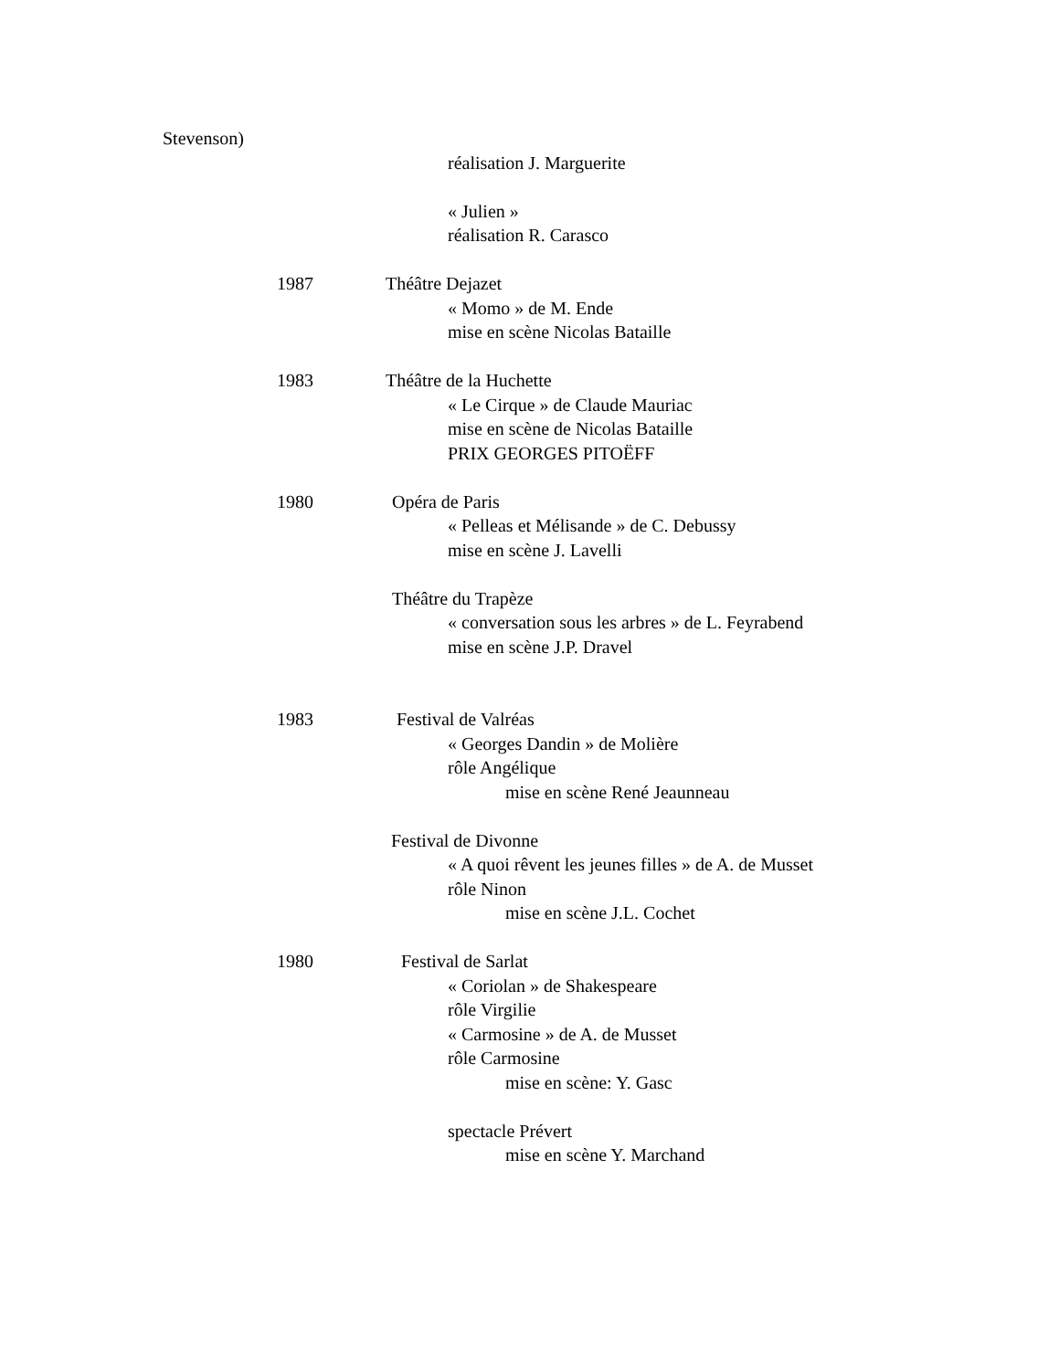Stevenson)
réalisation J. Marguerite
« Julien »
réalisation R. Carasco
1987 Théâtre Dejazet
« Momo » de M. Ende
mise en scène Nicolas Bataille
1983 Théâtre de la Huchette
« Le Cirque » de Claude Mauriac
mise en scène de Nicolas Bataille
PRIX GEORGES PITOËFF
1980 Opéra de Paris
« Pelleas et Mélisande » de C. Debussy
mise en scène J. Lavelli
Théâtre du Trapèze
« conversation sous les arbres » de L. Feyrabend
mise en scène J.P. Dravel
1983 Festival de Valréas
« Georges Dandin » de Molière
rôle Angélique
mise en scène René Jeaunneau
Festival de Divonne
« A quoi rêvent les jeunes filles » de A. de Musset
rôle Ninon
mise en scène J.L. Cochet
1980 Festival de Sarlat
« Coriolan » de Shakespeare
rôle Virgilie
« Carmosine » de A. de Musset
rôle Carmosine
mise en scène: Y. Gasc
spectacle Prévert
mise en scène Y. Marchand